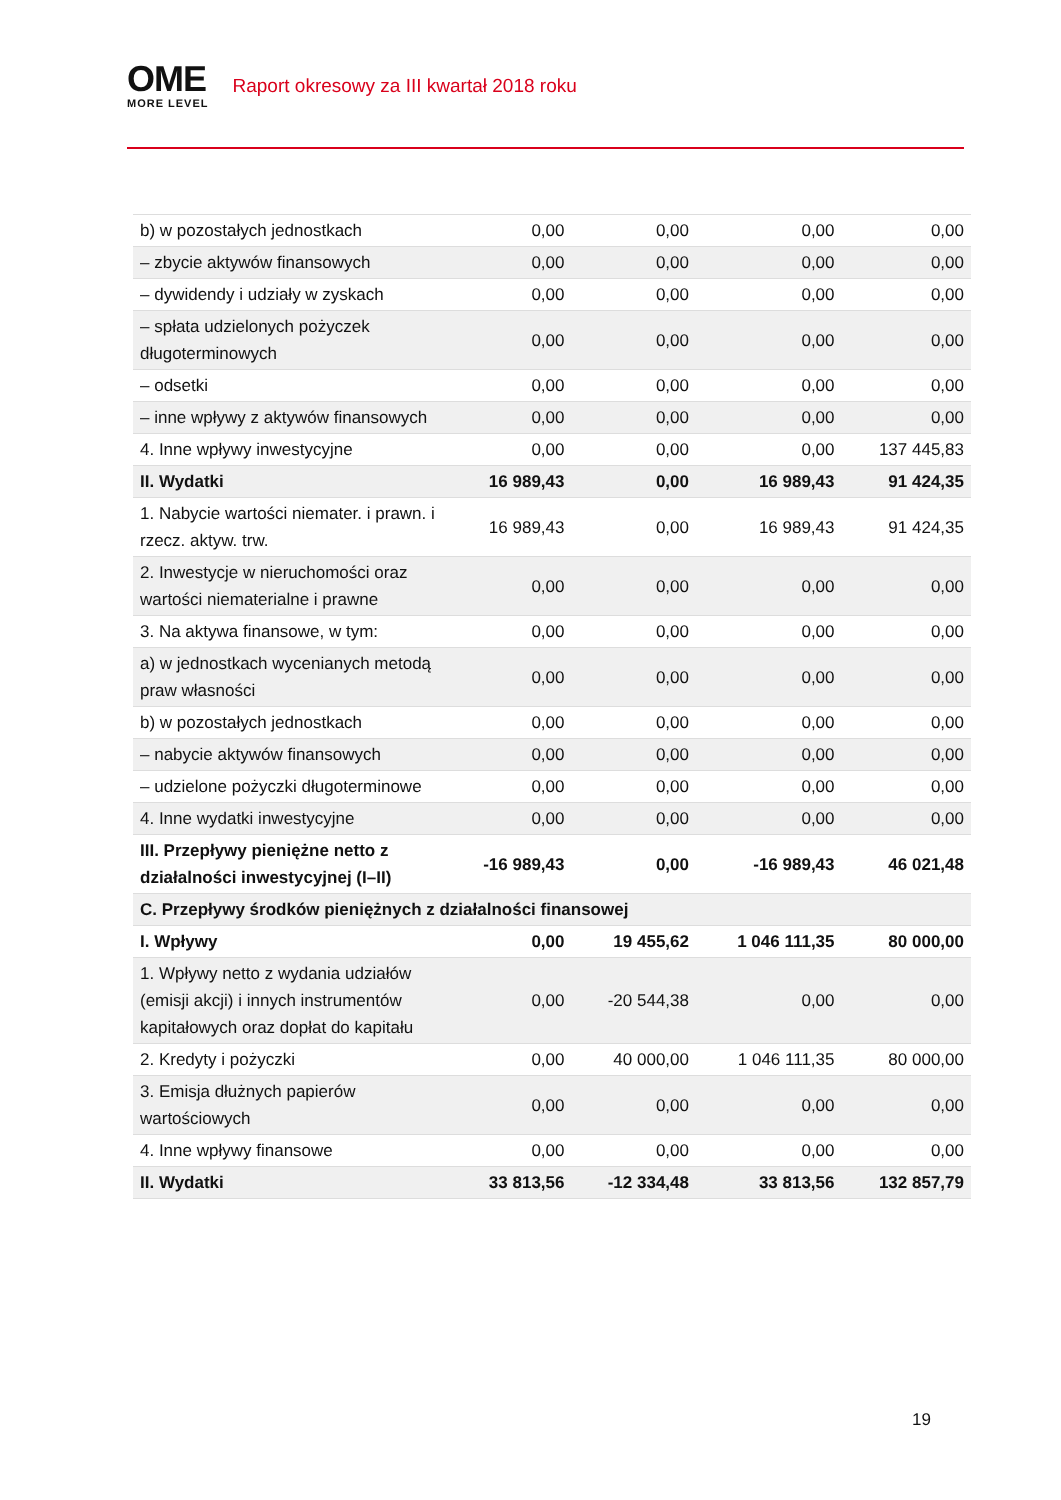OME
MORE LEVEL
Raport okresowy za III kwartał 2018 roku
| b) w pozostałych jednostkach | 0,00 | 0,00 | 0,00 | 0,00 |
| – zbycie aktywów finansowych | 0,00 | 0,00 | 0,00 | 0,00 |
| – dywidendy i udziały w zyskach | 0,00 | 0,00 | 0,00 | 0,00 |
| – spłata udzielonych pożyczek długoterminowych | 0,00 | 0,00 | 0,00 | 0,00 |
| – odsetki | 0,00 | 0,00 | 0,00 | 0,00 |
| – inne wpływy z aktywów finansowych | 0,00 | 0,00 | 0,00 | 0,00 |
| 4. Inne wpływy inwestycyjne | 0,00 | 0,00 | 0,00 | 137 445,83 |
| II. Wydatki | 16 989,43 | 0,00 | 16 989,43 | 91 424,35 |
| 1. Nabycie wartości niemater. i prawn. i rzecz. aktyw. trw. | 16 989,43 | 0,00 | 16 989,43 | 91 424,35 |
| 2. Inwestycje w nieruchomości oraz wartości niematerialne i prawne | 0,00 | 0,00 | 0,00 | 0,00 |
| 3. Na aktywa finansowe, w tym: | 0,00 | 0,00 | 0,00 | 0,00 |
| a) w jednostkach wycenianych metodą praw własności | 0,00 | 0,00 | 0,00 | 0,00 |
| b) w pozostałych jednostkach | 0,00 | 0,00 | 0,00 | 0,00 |
| – nabycie aktywów finansowych | 0,00 | 0,00 | 0,00 | 0,00 |
| – udzielone pożyczki długoterminowe | 0,00 | 0,00 | 0,00 | 0,00 |
| 4. Inne wydatki inwestycyjne | 0,00 | 0,00 | 0,00 | 0,00 |
| III. Przepływy pieniężne netto z działalności inwestycyjnej (I–II) | -16 989,43 | 0,00 | -16 989,43 | 46 021,48 |
| C. Przepływy środków pieniężnych z działalności finansowej | | | | |
| I. Wpływy | 0,00 | 19 455,62 | 1 046 111,35 | 80 000,00 |
| 1. Wpływy netto z wydania udziałów (emisji akcji) i innych instrumentów kapitałowych oraz dopłat do kapitału | 0,00 | -20 544,38 | 0,00 | 0,00 |
| 2. Kredyty i pożyczki | 0,00 | 40 000,00 | 1 046 111,35 | 80 000,00 |
| 3. Emisja dłużnych papierów wartościowych | 0,00 | 0,00 | 0,00 | 0,00 |
| 4. Inne wpływy finansowe | 0,00 | 0,00 | 0,00 | 0,00 |
| II. Wydatki | 33 813,56 | -12 334,48 | 33 813,56 | 132 857,79 |
19